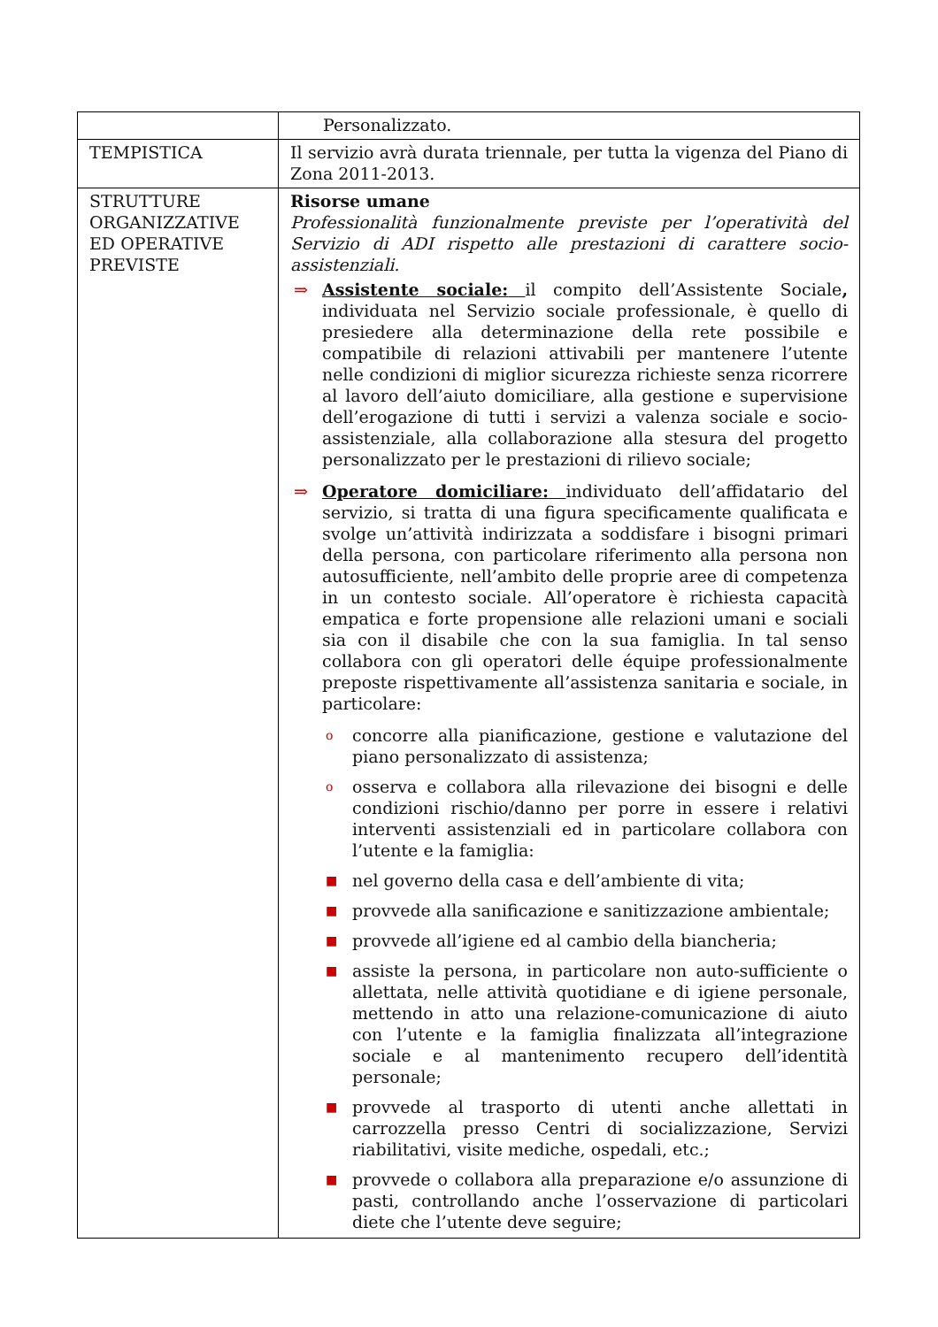| | Personalizzato. |
| TEMPISTICA | Il servizio avrà durata triennale, per tutta la vigenza del Piano di Zona 2011-2013. |
| STRUTTURE ORGANIZZATIVE ED OPERATIVE PREVISTE | Risorse umane Professionalità funzionalmente previste per l’operatività del Servizio di ADI rispetto alle prestazioni di carattere socio-assistenziali. ⇒ Assistente sociale: il compito dell’Assistente Sociale , individuata nel Servizio sociale professionale, è quello di presiedere alla determinazione della rete possibile e compatibile di relazioni attivabili per mantenere l’utente nelle condizioni di miglior sicurezza richieste senza ricorrere al lavoro dell’aiuto domiciliare, alla gestione e supervisione dell’erogazione di tutti i servizi a valenza sociale e socio-assistenziale, alla collaborazione alla stesura del progetto personalizzato per le prestazioni di rilievo sociale; ⇒ Operatore domiciliare: individuato dell’affidatario del servizio, si tratta di una figura specificamente qualificata e svolge un’attività indirizzata a soddisfare i bisogni primari della persona, con particolare riferimento alla persona non autosufficiente, nell’ambito delle proprie aree di competenza in un contesto sociale. All’operatore è richiesta capacità empatica e forte propensione alle relazioni umani e sociali sia con il disabile che con la sua famiglia. In tal senso collabora con gli operatori delle équipe professionalmente preposte rispettivamente all’assistenza sanitaria e sociale, in particolare: o concorre alla pianificazione, gestione e valutazione del piano personalizzato di assistenza; o osserva e collabora alla rilevazione dei bisogni e delle condizioni rischio/danno per porre in essere i relativi interventi assistenziali ed in particolare collabora con l’utente e la famiglia: ■ nel governo della casa e dell’ambiente di vita; ■ provvede alla sanificazione e sanitizzazione ambientale; ■ provvede all’igiene ed al cambio della biancheria; ■ assiste la persona, in particolare non auto-sufficiente o allettata, nelle attività quotidiane e di igiene personale, mettendo in atto una relazione-comunicazione di aiuto con l’utente e la famiglia finalizzata all’integrazione sociale e al mantenimento recupero dell’identità personale; ■ provvede al trasporto di utenti anche allettati in carrozzella presso Centri di socializzazione, Servizi riabilitativi, visite mediche, ospedali, etc.; ■ provvede o collabora alla preparazione e/o assunzione di pasti, controllando anche l’osservazione di particolari diete che l’utente deve seguire; |